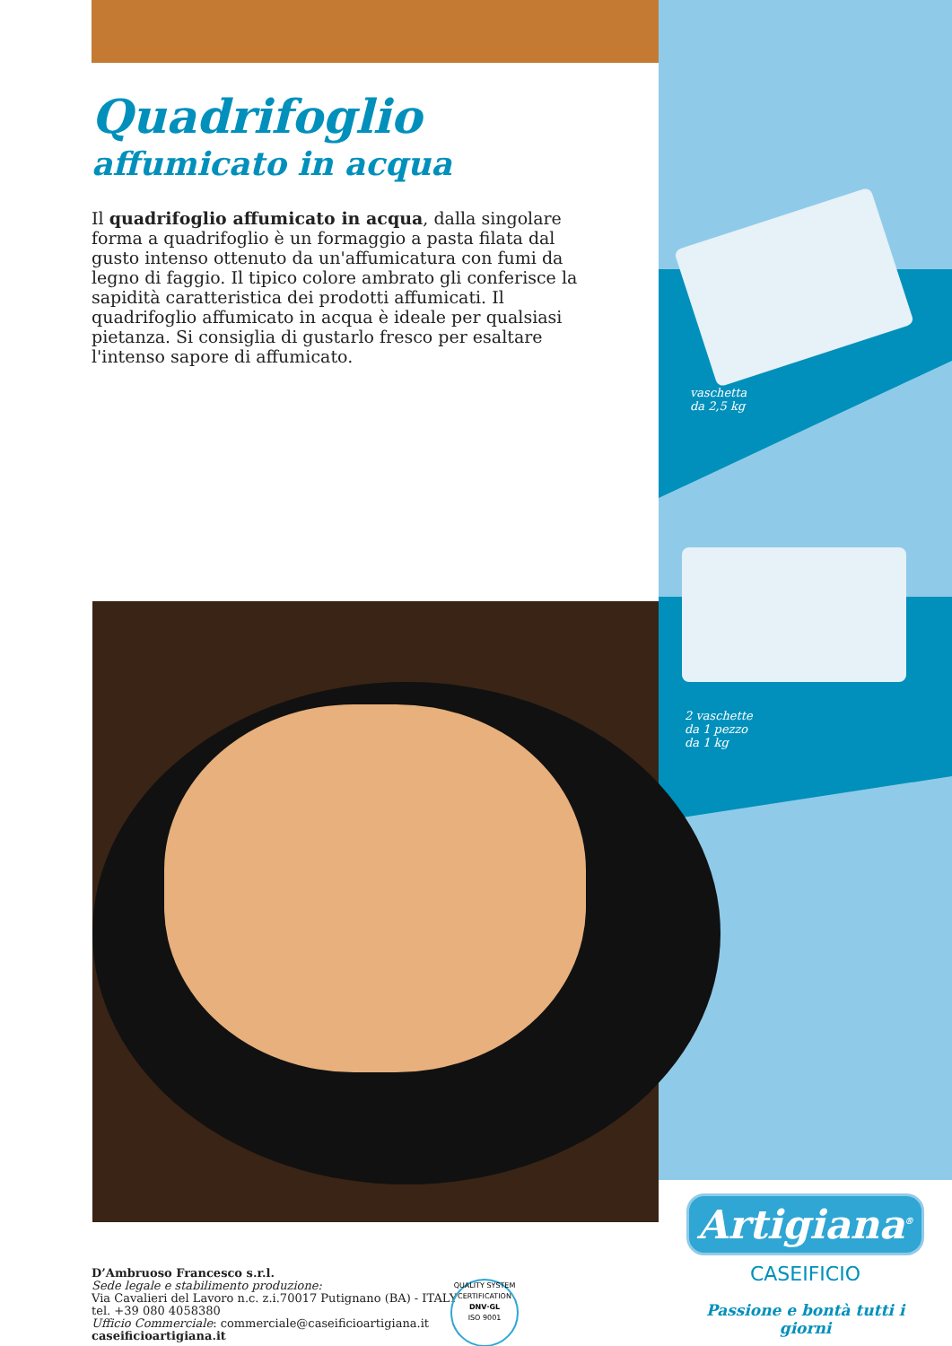vaschetta
da 2,5 kg
2 vaschette
da 1 pezzo
da 1 kg
Quadrifoglio
affumicato in acqua
Il quadrifoglio affumicato in acqua, dalla singolare forma a quadrifoglio è un formaggio a pasta filata dal gusto intenso ottenuto da un'affumicatura con fumi da legno di faggio. Il tipico colore ambrato gli conferisce la sapidità caratteristica dei prodotti affumicati. Il quadrifoglio affumicato in acqua è ideale per qualsiasi pietanza. Si consiglia di gustarlo fresco per esaltare l'intenso sapore di affumicato.
D’Ambruoso Francesco s.r.l.
Sede legale e stabilimento produzione:
Via Cavalieri del Lavoro n.c. z.i.70017 Putignano (BA) - ITALY
tel. +39 080 4058380
Ufficio Commerciale: commerciale@caseificioartigiana.it
caseificioartigiana.it
QUALITY SYSTEM CERTIFICATION
DNV·GL
ISO 9001
Artigiana<sup>®</sup>
CASEIFICIO
Passione e bontà tutti i giorni